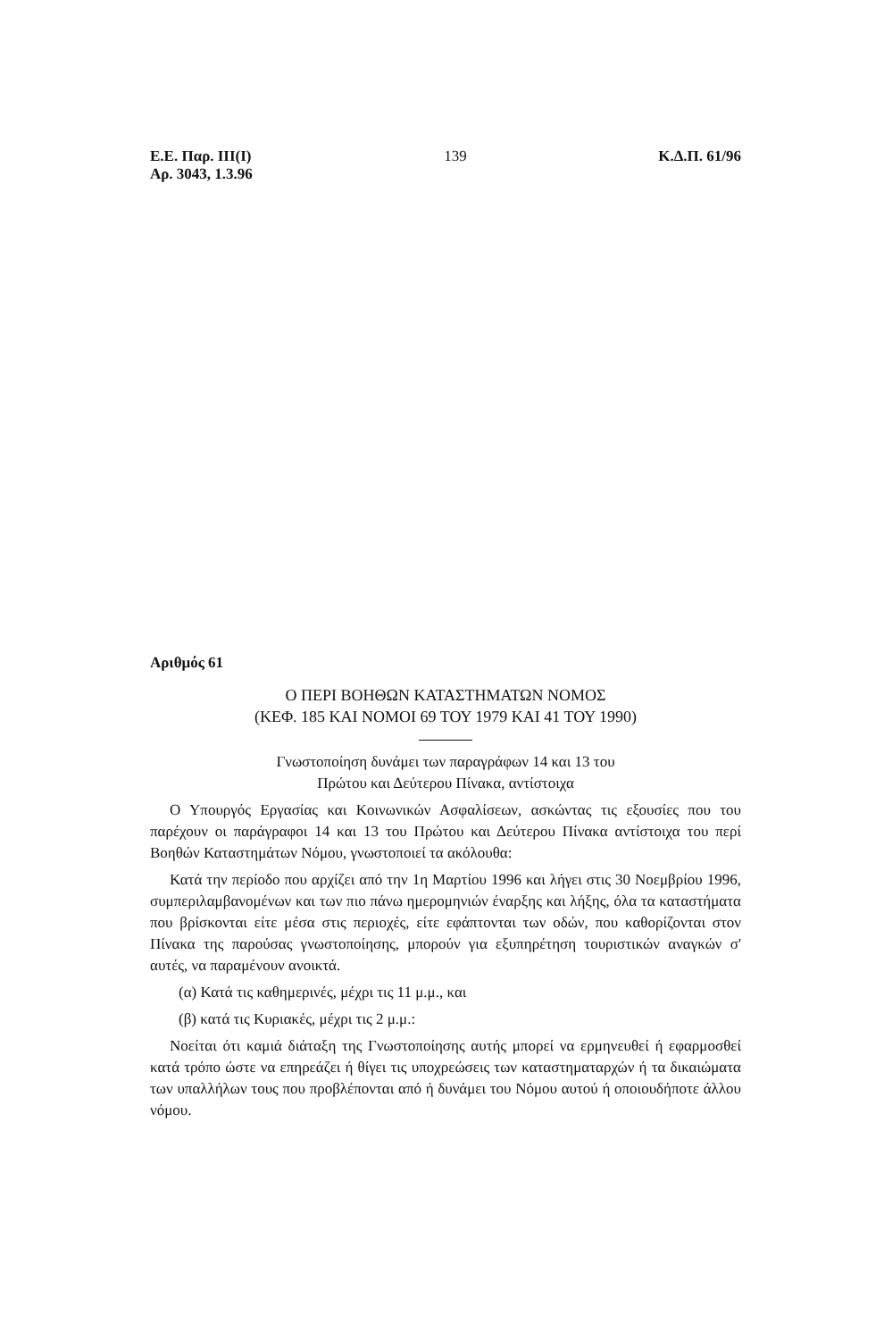Ε.Ε. Παρ. ΙΙΙ(Ι)
Αρ. 3043, 1.3.96
139 Κ.Δ.Π. 61/96
Αριθμός 61
Ο ΠΕΡΙ ΒΟΗΘΩΝ ΚΑΤΑΣΤΗΜΑΤΩΝ ΝΟΜΟΣ
(ΚΕΦ. 185 ΚΑΙ ΝΟΜΟΙ 69 ΤΟΥ 1979 ΚΑΙ 41 ΤΟΥ 1990)
Γνωστοποίηση δυνάμει των παραγράφων 14 και 13 του
Πρώτου και Δεύτερου Πίνακα, αντίστοιχα
Ο Υπουργός Εργασίας και Κοινωνικών Ασφαλίσεων, ασκώντας τις εξουσίες που του παρέχουν οι παράγραφοι 14 και 13 του Πρώτου και Δεύτερου Πίνακα αντίστοιχα του περί Βοηθών Καταστημάτων Νόμου, γνωστοποιεί τα ακόλουθα:
Κατά την περίοδο που αρχίζει από την 1η Μαρτίου 1996 και λήγει στις 30 Νοεμβρίου 1996, συμπεριλαμβανομένων και των πιο πάνω ημερομηνιών έναρξης και λήξης, όλα τα καταστήματα που βρίσκονται είτε μέσα στις περιοχές, είτε εφάπτονται των οδών, που καθορίζονται στον Πίνακα της παρούσας γνωστοποίησης, μπορούν για εξυπηρέτηση τουριστικών αναγκών σ' αυτές, να παραμένουν ανοικτά.
(α) Κατά τις καθημερινές, μέχρι τις 11 μ.μ., και
(β) κατά τις Κυριακές, μέχρι τις 2 μ.μ.:
Νοείται ότι καμιά διάταξη της Γνωστοποίησης αυτής μπορεί να ερμηνευθεί ή εφαρμοσθεί κατά τρόπο ώστε να επηρεάζει ή θίγει τις υποχρεώσεις των καταστηματαρχών ή τα δικαιώματα των υπαλλήλων τους που προβλέπονται από ή δυνάμει του Νόμου αυτού ή οποιουδήποτε άλλου νόμου.